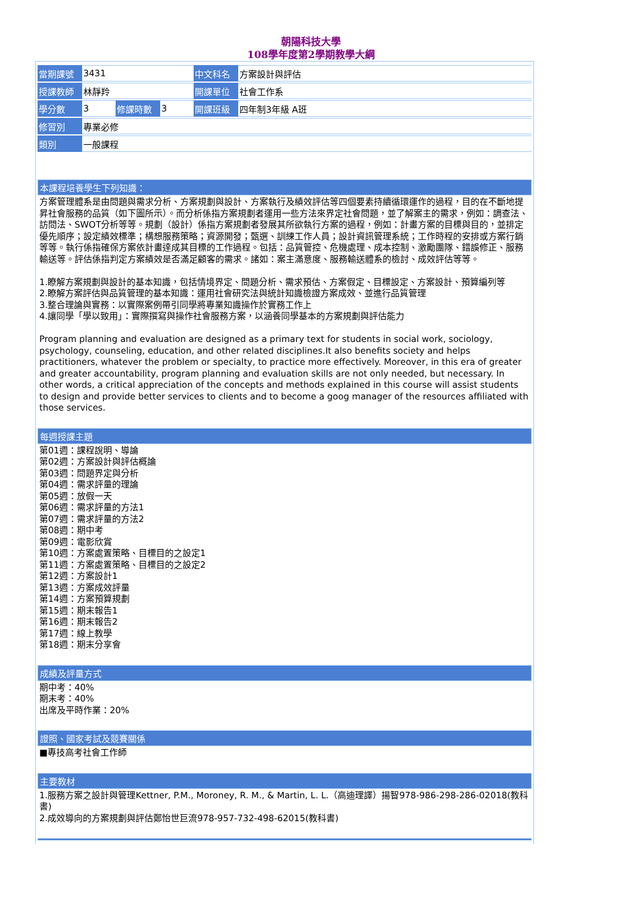朝陽科技大學
108學年度第2學期教學大綱
| 當期課號 | 3431 | | | 中文科名 | 方案設計與評估 |
| 授課教師 | 林靜羚 | | | 開課單位 | 社會工作系 |
| 學分數 | 3 | 修課時數 | 3 | 開課班級 | 四年制3年級 A班 |
| 修習別 | 專業必修 | | | | |
| 類別 | 一般課程 | | | | |
本課程培養學生下列知識：
方案管理體系是由問題與需求分析、方案規劃與設計、方案執行及績效評估等四個要素持續循環運作的過程，目的在不斷地提昇社會服務的品質（如下圖所示）。而分析係指方案規劃者運用一些方法來界定社會問題，並了解案主的需求，例如：調查法、訪問法、SWOT分析等等。規劃（設計）係指方案規劃者發展其所欲執行方案的過程，例如：計畫方案的目標與目的，並排定優先順序；設定績效標準；構想服務策略；資源開發；甄選、訓練工作人員；設計資訊管理系統；工作時程的安排或方案行銷等等。執行係指確保方案依計畫達成其目標的工作過程。包括：品質管控、危機處理、成本控制、激勵團隊、錯誤修正、服務輸送等。評估係指判定方案績效是否滿足顧客的需求。諸如：案主滿意度、服務輸送體系的檢討、成效評估等等。
1.瞭解方案規劃與設計的基本知識，包括情境界定、問題分析、需求預估、方案假定、目標設定、方案設計、預算編列等
2.瞭解方案評估與品質管理的基本知識：運用社會研究法與統計知識檢證方案成效、並進行品質管理
3.整合理論與實務：以實際案例帶引同學將專業知識操作於實務工作上
4.讓同學「學以致用」：實際撰寫與操作社會服務方案，以涵養同學基本的方案規劃與評估能力
Program planning and evaluation are designed as a primary text for students in social work, sociology, psychology, counseling, education, and other related disciplines.It also benefits society and helps practitioners, whatever the problem or specialty, to practice more effectively. Moreover, in this era of greater and greater accountability, program planning and evaluation skills are not only needed, but necessary. In other words, a critical appreciation of the concepts and methods explained in this course will assist students to design and provide better services to clients and to become a goog manager of the resources affiliated with those services.
每週授課主題
第01週：課程說明、導論
第02週：方案設計與評估概論
第03週：問題界定與分析
第04週：需求評量的理論
第05週：放假一天
第06週：需求評量的方法1
第07週：需求評量的方法2
第08週：期中考
第09週：電影欣賞
第10週：方案處置策略、目標目的之設定1
第11週：方案處置策略、目標目的之設定2
第12週：方案設計1
第13週：方案成效評量
第14週：方案預算規劃
第15週：期末報告1
第16週：期末報告2
第17週：線上教學
第18週：期末分享會
成績及評量方式
期中考：40%
期末考：40%
出席及平時作業：20%
證照、國家考試及競賽關係
■專技高考社會工作師
主要教材
1.服務方案之設計與管理Kettner, P.M., Moroney, R. M., & Martin, L. L.（高迪理譯）揚智978-986-298-286-02018(教科書)
2.成效導向的方案規劃與評估鄭怡世巨流978-957-732-498-62015(教科書)